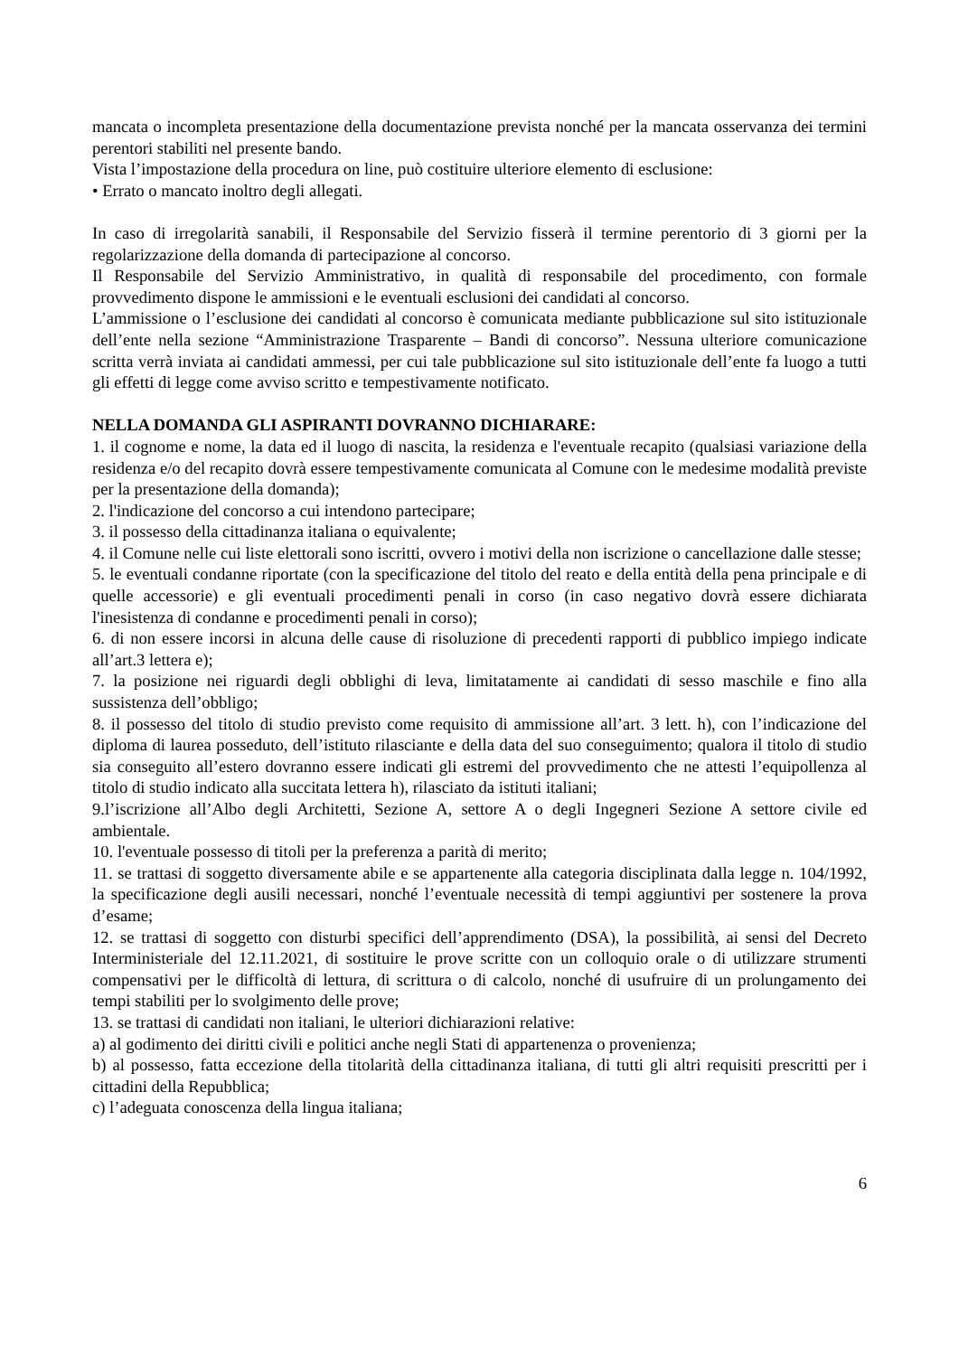mancata o incompleta presentazione della documentazione prevista nonché per la mancata osservanza dei termini perentori stabiliti nel presente bando.
Vista l’impostazione della procedura on line, può costituire ulteriore elemento di esclusione:
• Errato o mancato inoltro degli allegati.
In caso di irregolarità sanabili, il Responsabile del Servizio fisserà il termine perentorio di 3 giorni per la regolarizzazione della domanda di partecipazione al concorso.
Il Responsabile del Servizio Amministrativo, in qualità di responsabile del procedimento, con formale provvedimento dispone le ammissioni e le eventuali esclusioni dei candidati al concorso.
L’ammissione o l’esclusione dei candidati al concorso è comunicata mediante pubblicazione sul sito istituzionale dell’ente nella sezione “Amministrazione Trasparente – Bandi di concorso”. Nessuna ulteriore comunicazione scritta verrà inviata ai candidati ammessi, per cui tale pubblicazione sul sito istituzionale dell’ente fa luogo a tutti gli effetti di legge come avviso scritto e tempestivamente notificato.
NELLA DOMANDA GLI ASPIRANTI DOVRANNO DICHIARARE:
1. il cognome e nome, la data ed il luogo di nascita, la residenza e l'eventuale recapito (qualsiasi variazione della residenza e/o del recapito dovrà essere tempestivamente comunicata al Comune con le medesime modalità previste per la presentazione della domanda);
2. l'indicazione del concorso a cui intendono partecipare;
3. il possesso della cittadinanza italiana o equivalente;
4. il Comune nelle cui liste elettorali sono iscritti, ovvero i motivi della non iscrizione o cancellazione dalle stesse;
5. le eventuali condanne riportate (con la specificazione del titolo del reato e della entità della pena principale e di quelle accessorie) e gli eventuali procedimenti penali in corso (in caso negativo dovrà essere dichiarata l'inesistenza di condanne e procedimenti penali in corso);
6. di non essere incorsi in alcuna delle cause di risoluzione di precedenti rapporti di pubblico impiego indicate all’art.3 lettera e);
7. la posizione nei riguardi degli obblighi di leva, limitatamente ai candidati di sesso maschile e fino alla sussistenza dell’obbligo;
8. il possesso del titolo di studio previsto come requisito di ammissione all’art. 3 lett. h), con l’indicazione del diploma di laurea posseduto, dell’istituto rilasciante e della data del suo conseguimento; qualora il titolo di studio sia conseguito all’estero dovranno essere indicati gli estremi del provvedimento che ne attesti l’equipollenza al titolo di studio indicato alla succitata lettera h), rilasciato da istituti italiani;
9.l’iscrizione all’Albo degli Architetti, Sezione A, settore A o degli Ingegneri Sezione A settore civile ed ambientale.
10. l'eventuale possesso di titoli per la preferenza a parità di merito;
11. se trattasi di soggetto diversamente abile e se appartenente alla categoria disciplinata dalla legge n. 104/1992, la specificazione degli ausili necessari, nonché l’eventuale necessità di tempi aggiuntivi per sostenere la prova d’esame;
12. se trattasi di soggetto con disturbi specifici dell’apprendimento (DSA), la possibilità, ai sensi del Decreto Interministeriale del 12.11.2021, di sostituire le prove scritte con un colloquio orale o di utilizzare strumenti compensativi per le difficoltà di lettura, di scrittura o di calcolo, nonché di usufruire di un prolungamento dei tempi stabiliti per lo svolgimento delle prove;
13. se trattasi di candidati non italiani, le ulteriori dichiarazioni relative:
a) al godimento dei diritti civili e politici anche negli Stati di appartenenza o provenienza;
b) al possesso, fatta eccezione della titolarità della cittadinanza italiana, di tutti gli altri requisiti prescritti per i cittadini della Repubblica;
c) l’adeguata conoscenza della lingua italiana;
6